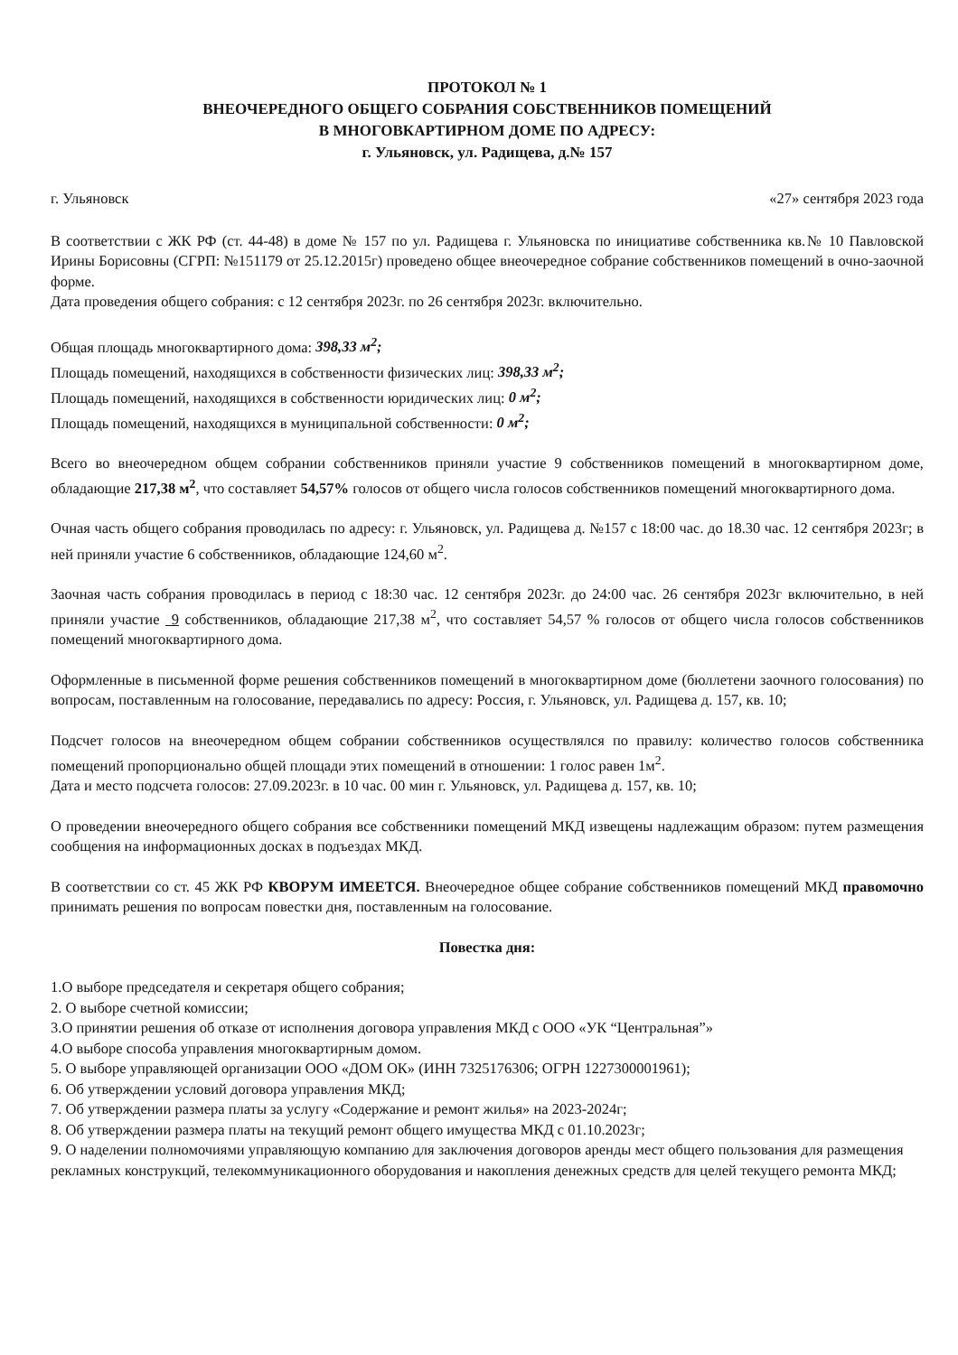ПРОТОКОЛ № 1
ВНЕОЧЕРЕДНОГО ОБЩЕГО СОБРАНИЯ СОБСТВЕННИКОВ ПОМЕЩЕНИЙ
В МНОГОВКАРТИРНОМ ДОМЕ ПО АДРЕСУ:
г. Ульяновск, ул. Радищева, д.№ 157
г. Ульяновск «27» сентября 2023 года
В соответствии с ЖК РФ (ст. 44-48) в доме № 157 по ул. Радищева г. Ульяновска по инициативе собственника кв.№ 10 Павловской Ирины Борисовны (СГРП: №151179 от 25.12.2015г) проведено общее внеочередное собрание собственников помещений в очно-заочной форме.
Дата проведения общего собрания: с 12 сентября 2023г. по 26 сентября 2023г. включительно.
Общая площадь многоквартирного дома: 398,33 м<sup>2</sup>;
Площадь помещений, находящихся в собственности физических лиц: 398,33 м<sup>2</sup>;
Площадь помещений, находящихся в собственности юридических лиц: 0 м<sup>2</sup>;
Площадь помещений, находящихся в муниципальной собственности: 0 м<sup>2</sup>;
Всего во внеочередном общем собрании собственников приняли участие 9 собственников помещений в многоквартирном доме, обладающие 217,38 м<sup>2</sup>, что составляет 54,57% голосов от общего числа голосов собственников помещений многоквартирного дома.
Очная часть общего собрания проводилась по адресу: г. Ульяновск, ул. Радищева д. №157 с 18:00 час. до 18.30 час. 12 сентября 2023г; в ней приняли участие 6 собственников, обладающие 124,60 м<sup>2</sup>.
Заочная часть собрания проводилась в период с 18:30 час. 12 сентября 2023г. до 24:00 час. 26 сентября 2023г включительно, в ней приняли участие 9 собственников, обладающие 217,38 м<sup>2</sup>, что составляет 54,57 % голосов от общего числа голосов собственников помещений многоквартирного дома.
Оформленные в письменной форме решения собственников помещений в многоквартирном доме (бюллетени заочного голосования) по вопросам, поставленным на голосование, передавались по адресу: Россия, г. Ульяновск, ул. Радищева д. 157, кв. 10;
Подсчет голосов на внеочередном общем собрании собственников осуществлялся по правилу: количество голосов собственника помещений пропорционально общей площади этих помещений в отношении: 1 голос равен 1м<sup>2</sup>.
Дата и место подсчета голосов: 27.09.2023г. в 10 час. 00 мин г. Ульяновск, ул. Радищева д. 157, кв. 10;
О проведении внеочередного общего собрания все собственники помещений МКД извещены надлежащим образом: путем размещения сообщения на информационных досках в подъездах МКД.
В соответствии со ст. 45 ЖК РФ КВОРУМ ИМЕЕТСЯ. Внеочередное общее собрание собственников помещений МКД правомочно принимать решения по вопросам повестки дня, поставленным на голосование.
Повестка дня:
1.О выборе председателя и секретаря общего собрания;
2. О выборе счетной комиссии;
3.О принятии решения об отказе от исполнения договора управления МКД с ООО «УК “Центральная”»
4.О выборе способа управления многоквартирным домом.
5. О выборе управляющей организации ООО «ДОМ ОК» (ИНН 7325176306; ОГРН 1227300001961);
6. Об утверждении условий договора управления МКД;
7. Об утверждении размера платы за услугу «Содержание и ремонт жилья» на 2023-2024г;
8. Об утверждении размера платы на текущий ремонт общего имущества МКД с 01.10.2023г;
9. О наделении полномочиями управляющую компанию для заключения договоров аренды мест общего пользования для размещения рекламных конструкций, телекоммуникационного оборудования и накопления денежных средств для целей текущего ремонта МКД;